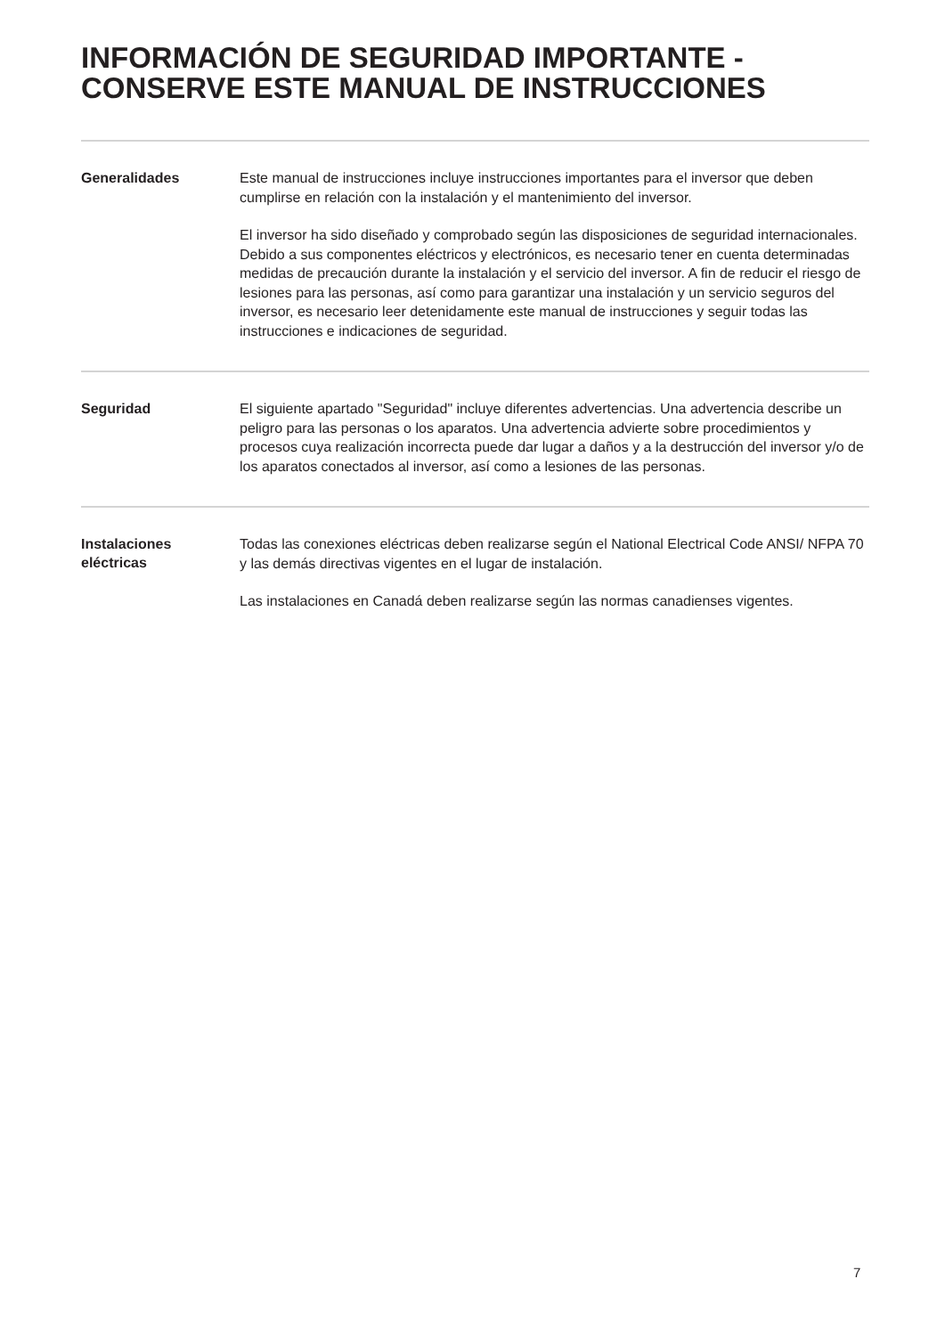INFORMACIÓN DE SEGURIDAD IMPORTANTE - CONSERVE ESTE MANUAL DE INSTRUCCIONES
Generalidades
Este manual de instrucciones incluye instrucciones importantes para el inversor que deben cumplirse en relación con la instalación y el mantenimiento del inversor.
El inversor ha sido diseñado y comprobado según las disposiciones de seguridad internacionales. Debido a sus componentes eléctricos y electrónicos, es necesario tener en cuenta determinadas medidas de precaución durante la instalación y el servicio del inversor. A fin de reducir el riesgo de lesiones para las personas, así como para garantizar una instalación y un servicio seguros del inversor, es necesario leer detenidamente este manual de instrucciones y seguir todas las instrucciones e indicaciones de seguridad.
Seguridad
El siguiente apartado "Seguridad" incluye diferentes advertencias. Una advertencia describe un peligro para las personas o los aparatos. Una advertencia advierte sobre procedimientos y procesos cuya realización incorrecta puede dar lugar a daños y a la destrucción del inversor y/o de los aparatos conectados al inversor, así como a lesiones de las personas.
Instalaciones
eléctricas
Todas las conexiones eléctricas deben realizarse según el National Electrical Code ANSI/ NFPA 70 y las demás directivas vigentes en el lugar de instalación.
Las instalaciones en Canadá deben realizarse según las normas canadienses vigentes.
7